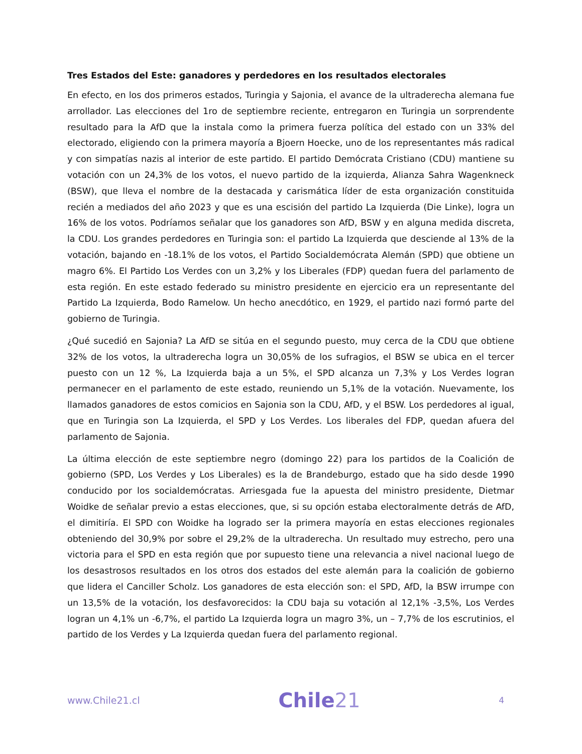Tres Estados del Este: ganadores y perdedores en los resultados electorales
En efecto, en los dos primeros estados, Turingia y Sajonia, el avance de la ultraderecha alemana fue arrollador. Las elecciones del 1ro de septiembre reciente, entregaron en Turingia un sorprendente resultado para la AfD que la instala como la primera fuerza política del estado con un 33% del electorado, eligiendo con la primera mayoría a Bjoern Hoecke, uno de los representantes más radical y con simpatías nazis al interior de este partido. El partido Demócrata Cristiano (CDU) mantiene su votación con un 24,3% de los votos, el nuevo partido de la izquierda, Alianza Sahra Wagenkneck (BSW), que lleva el nombre de la destacada y carismática líder de esta organización constituida recién a mediados del año 2023 y que es una escisión del partido La Izquierda (Die Linke), logra un 16% de los votos. Podríamos señalar que los ganadores son AfD, BSW y en alguna medida discreta, la CDU. Los grandes perdedores en Turingia son: el partido La Izquierda que desciende al 13% de la votación, bajando en -18.1% de los votos, el Partido Socialdemócrata Alemán (SPD) que obtiene un magro 6%. El Partido Los Verdes con un 3,2% y los Liberales (FDP) quedan fuera del parlamento de esta región. En este estado federado su ministro presidente en ejercicio era un representante del Partido La Izquierda, Bodo Ramelow. Un hecho anecdótico, en 1929, el partido nazi formó parte del gobierno de Turingia.
¿Qué sucedió en Sajonia? La AfD se sitúa en el segundo puesto, muy cerca de la CDU que obtiene 32% de los votos, la ultraderecha logra un 30,05% de los sufragios, el BSW se ubica en el tercer puesto con un 12 %, La Izquierda baja a un 5%, el SPD alcanza un 7,3% y Los Verdes logran permanecer en el parlamento de este estado, reuniendo un 5,1% de la votación. Nuevamente, los llamados ganadores de estos comicios en Sajonia son la CDU, AfD, y el BSW. Los perdedores al igual, que en Turingia son La Izquierda, el SPD y Los Verdes. Los liberales del FDP, quedan afuera del parlamento de Sajonia.
La última elección de este septiembre negro (domingo 22) para los partidos de la Coalición de gobierno (SPD, Los Verdes y Los Liberales) es la de Brandeburgo, estado que ha sido desde 1990 conducido por los socialdemócratas. Arriesgada fue la apuesta del ministro presidente, Dietmar Woidke de señalar previo a estas elecciones, que, si su opción estaba electoralmente detrás de AfD, el dimitiría. El SPD con Woidke ha logrado ser la primera mayoría en estas elecciones regionales obteniendo del 30,9% por sobre el 29,2% de la ultraderecha. Un resultado muy estrecho, pero una victoria para el SPD en esta región que por supuesto tiene una relevancia a nivel nacional luego de los desastrosos resultados en los otros dos estados del este alemán para la coalición de gobierno que lidera el Canciller Scholz. Los ganadores de esta elección son: el SPD, AfD, la BSW irrumpe con un 13,5% de la votación, los desfavorecidos: la CDU baja su votación al 12,1% -3,5%, Los Verdes logran un 4,1% un -6,7%, el partido La Izquierda logra un magro 3%, un – 7,7% de los escrutinios, el partido de los Verdes y La Izquierda quedan fuera del parlamento regional.
www.Chile21.cl
Chile21
4